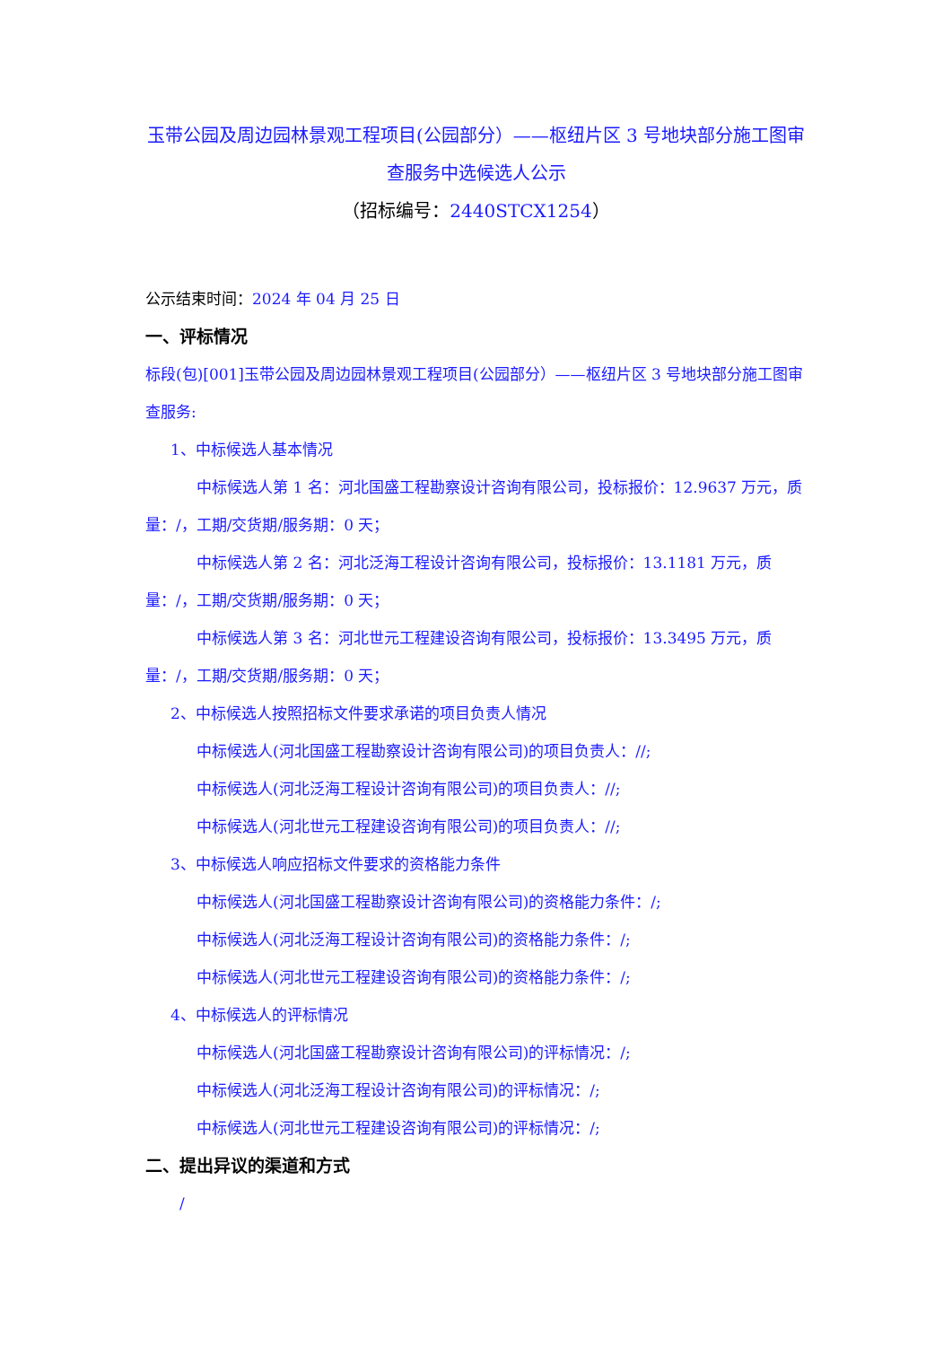玉带公园及周边园林景观工程项目(公园部分）——枢纽片区 3 号地块部分施工图审查服务中选候选人公示
（招标编号：2440STCX1254）
公示结束时间：2024 年 04 月 25 日
一、评标情况
标段(包)[001]玉带公园及周边园林景观工程项目(公园部分）——枢纽片区 3 号地块部分施工图审查服务:
1、中标候选人基本情况
中标候选人第 1 名：河北国盛工程勘察设计咨询有限公司，投标报价：12.9637 万元，质量：/，工期/交货期/服务期：0 天；
中标候选人第 2 名：河北泛海工程设计咨询有限公司，投标报价：13.1181 万元，质量：/，工期/交货期/服务期：0 天；
中标候选人第 3 名：河北世元工程建设咨询有限公司，投标报价：13.3495 万元，质量：/，工期/交货期/服务期：0 天；
2、中标候选人按照招标文件要求承诺的项目负责人情况
中标候选人(河北国盛工程勘察设计咨询有限公司)的项目负责人：//;
中标候选人(河北泛海工程设计咨询有限公司)的项目负责人：//;
中标候选人(河北世元工程建设咨询有限公司)的项目负责人：//;
3、中标候选人响应招标文件要求的资格能力条件
中标候选人(河北国盛工程勘察设计咨询有限公司)的资格能力条件：/;
中标候选人(河北泛海工程设计咨询有限公司)的资格能力条件：/;
中标候选人(河北世元工程建设咨询有限公司)的资格能力条件：/;
4、中标候选人的评标情况
中标候选人(河北国盛工程勘察设计咨询有限公司)的评标情况：/;
中标候选人(河北泛海工程设计咨询有限公司)的评标情况：/;
中标候选人(河北世元工程建设咨询有限公司)的评标情况：/;
二、提出异议的渠道和方式
/